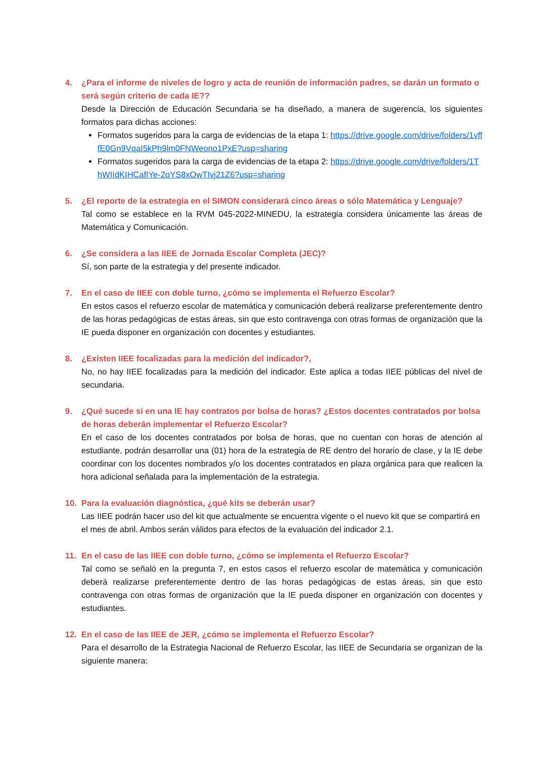4. ¿Para el informe de niveles de logro y acta de reunión de información padres, se darán un formato o será según criterio de cada IE??
Desde la Dirección de Educación Secundaria se ha diseñado, a manera de sugerencia, los siguientes formatos para dichas acciones:
Formatos sugeridos para la carga de evidencias de la etapa 1: https://drive.google.com/drive/folders/1vfffE0Gn9VqaI5kPh9lm0FNWeono1PxE?usp=sharing
Formatos sugeridos para la carga de evidencias de la etapa 2: https://drive.google.com/drive/folders/1ThWIIdKIHCafIYe-2qYS8xOwTIvj21Z6?usp=sharing
5. ¿El reporte de la estrategia en el SIMON considerará cinco áreas o sólo Matemática y Lenguaje?
Tal como se establece en la RVM 045-2022-MINEDU, la estrategia considera únicamente las áreas de Matemática y Comunicación.
6. ¿Se considera a las IIEE de Jornada Escolar Completa (JEC)?
Sí, son parte de la estrategia y del presente indicador.
7. En el caso de IIEE con doble turno, ¿cómo se implementa el Refuerzo Escolar?
En estos casos el refuerzo escolar de matemática y comunicación deberá realizarse preferentemente dentro de las horas pedagógicas de estas áreas, sin que esto contravenga con otras formas de organización que la IE pueda disponer en organización con docentes y estudiantes.
8. ¿Existen IIEE focalizadas para la medición del indicador?,
No, no hay IIEE focalizadas para la medición del indicador. Este aplica a todas IIEE públicas del nivel de secundaria.
9. ¿Qué sucede si en una IE hay contratos por bolsa de horas? ¿Estos docentes contratados por bolsa de horas deberán implementar el Refuerzo Escolar?
En el caso de los docentes contratados por bolsa de horas, que no cuentan con horas de atención al estudiante, podrán desarrollar una (01) hora de la estrategia de RE dentro del horario de clase, y la IE debe coordinar con los docentes nombrados y/o los docentes contratados en plaza orgánica para que realicen la hora adicional señalada para la implementación de la estrategia.
10. Para la evaluación diagnóstica, ¿qué kits se deberán usar?
Las IIEE podrán hacer uso del kit que actualmente se encuentra vigente o el nuevo kit que se compartirá en el mes de abril. Ambos serán válidos para efectos de la evaluación del indicador 2.1.
11. En el caso de las IIEE con doble turno, ¿cómo se implementa el Refuerzo Escolar?
Tal como se señaló en la pregunta 7, en estos casos el refuerzo escolar de matemática y comunicación deberá realizarse preferentemente dentro de las horas pedagógicas de estas áreas, sin que esto contravenga con otras formas de organización que la IE pueda disponer en organización con docentes y estudiantes.
12. En el caso de las IIEE de JER, ¿cómo se implementa el Refuerzo Escolar?
Para el desarrollo de la Estrategia Nacional de Refuerzo Escolar, las IIEE de Secundaria se organizan de la siguiente manera: